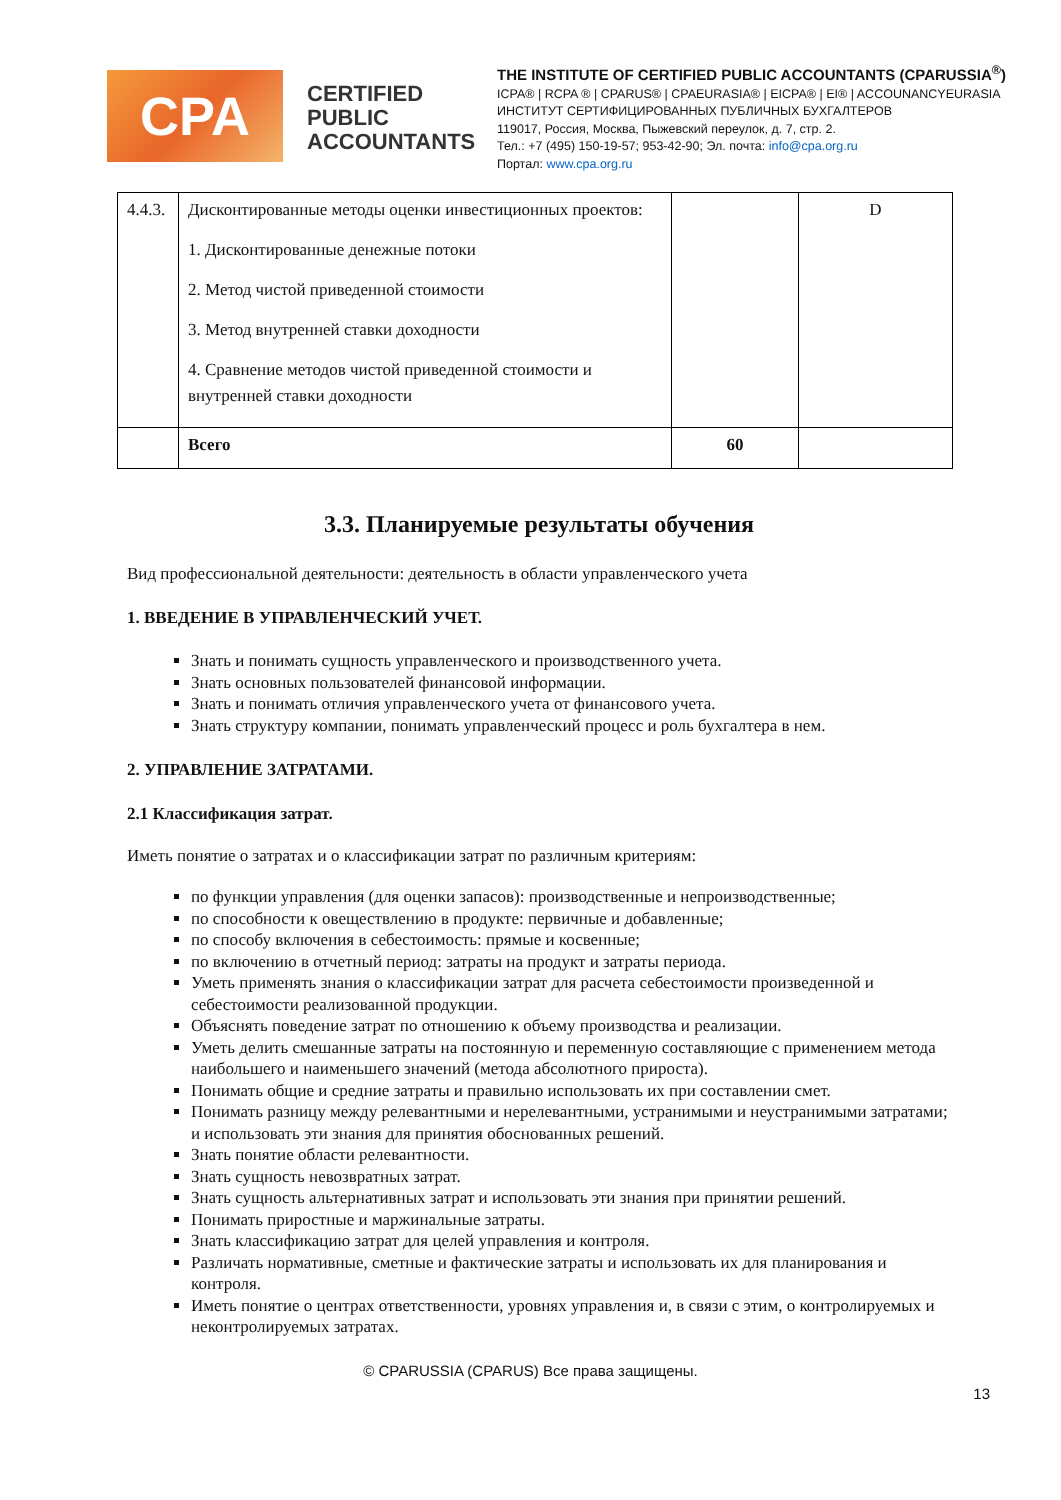CPA
CERTIFIED PUBLIC ACCOUNTANTS
THE INSTITUTE OF CERTIFIED PUBLIC ACCOUNTANTS (CPARUSSIA<sup>®</sup>)
ICPA® | RCPA ® | CPARUS® | CPAEURASIA® | EICPA® | EI® | ACCOUNANCYEURASIA
ИНСТИТУТ СЕРТИФИЦИРОВАННЫХ ПУБЛИЧНЫХ БУХГАЛТЕРОВ
119017, Россия, Москва, Пыжевский переулок, д. 7, стр. 2.
Тел.: +7 (495) 150-19-57; 953-42-90; Эл. почта: info@cpa.org.ru
Портал: www.cpa.org.ru
| 4.4.3. | Дисконтированные методы оценки инвестиционных проектов: 1. Дисконтированные денежные потоки 2. Метод чистой приведенной стоимости 3. Метод внутренней ставки доходности 4. Сравнение методов чистой приведенной стоимости и внутренней ставки доходности | | D |
| | Всего | 60 | |
3.3. Планируемые результаты обучения
Вид профессиональной деятельности: деятельность в области управленческого учета
1. ВВЕДЕНИЕ В УПРАВЛЕНЧЕСКИЙ УЧЕТ.
Знать и понимать сущность управленческого и производственного учета.
Знать основных пользователей финансовой информации.
Знать и понимать отличия управленческого учета от финансового учета.
Знать структуру компании, понимать управленческий процесс и роль бухгалтера в нем.
2. УПРАВЛЕНИЕ ЗАТРАТАМИ.
2.1 Классификация затрат.
Иметь понятие о затратах и о классификации затрат по различным критериям:
по функции управления (для оценки запасов): производственные и непроизводственные;
по способности к овеществлению в продукте: первичные и добавленные;
по способу включения в себестоимость: прямые и косвенные;
по включению в отчетный период: затраты на продукт и затраты периода.
Уметь применять знания о классификации затрат для расчета себестоимости произведенной и себестоимости реализованной продукции.
Объяснять поведение затрат по отношению к объему производства и реализации.
Уметь делить смешанные затраты на постоянную и переменную составляющие с применением метода наибольшего и наименьшего значений (метода абсолютного прироста).
Понимать общие и средние затраты и правильно использовать их при составлении смет.
Понимать разницу между релевантными и нерелевантными, устранимыми и неустранимыми затратами; и использовать эти знания для принятия обоснованных решений.
Знать понятие области релевантности.
Знать сущность невозвратных затрат.
Знать сущность альтернативных затрат и использовать эти знания при принятии решений.
Понимать приростные и маржинальные затраты.
Знать классификацию затрат для целей управления и контроля.
Различать нормативные, сметные и фактические затраты и использовать их для планирования и контроля.
Иметь понятие о центрах ответственности, уровнях управления и, в связи с этим, о контролируемых и неконтролируемых затратах.
© CPARUSSIA (CPARUS) Все права защищены.
13